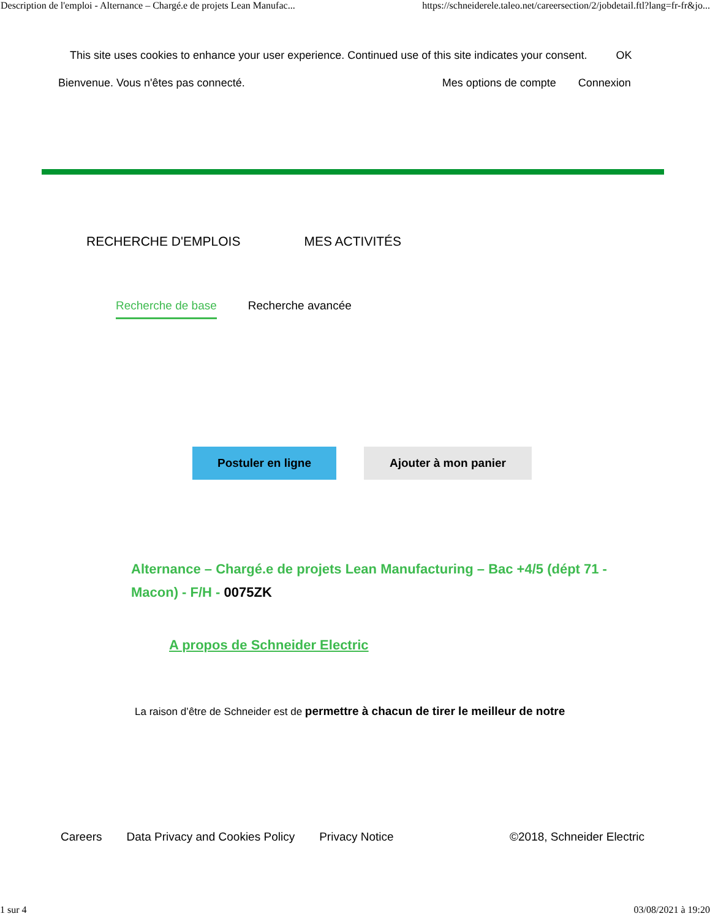Description de l'emploi - Alternance – Chargé.e de projets Lean Manufac... https://schneiderele.taleo.net/careersection/2/jobdetail.ftl?lang=fr-fr&jo...
This site uses cookies to enhance your user experience. Continued use of this site indicates your consent. OK
Bienvenue. Vous n'êtes pas connecté. Mes options de compte Connexion
RECHERCHE D'EMPLOIS MES ACTIVITÉS
Recherche de base Recherche avancée
Postuler en ligne Ajouter à mon panier
Alternance – Chargé.e de projets Lean Manufacturing – Bac +4/5 (dépt 71 - Macon) - F/H - 0075ZK
A propos de Schneider Electric
La raison d’être de Schneider est de permettre à chacun de tirer le meilleur de notre
Careers Data Privacy and Cookies Policy Privacy Notice ©2018, Schneider Electric
1 sur 4 03/08/2021 à 19:20